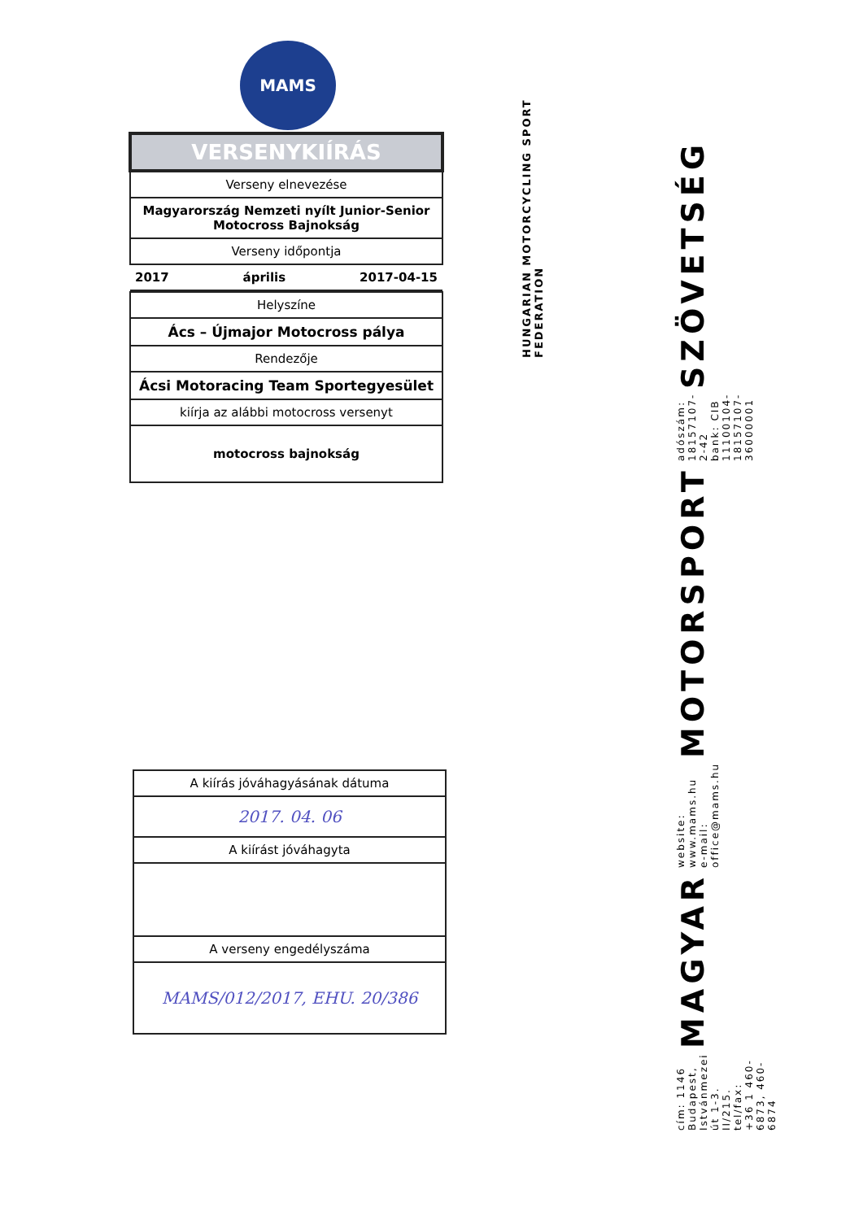MAMS
| VERSENYKIÍRÁS |
| --- |
| Verseny elnevezése |
| Magyarország Nemzeti nyílt Junior-Senior Motocross Bajnokság |
| Verseny időpontja |
| 2017 április 2017-04-15 |
| Helyszíne |
| Ács – Újmajor Motocross pálya |
| Rendezője |
| Ácsi Motoracing Team Sportegyesület |
| kiírja az alábbi motocross versenyt |
| motocross bajnokság |
| A kiírás jóváhagyásának dátuma |
| 2017. 04. 06 |
| A kiírást jóváhagyta |
| A verseny engedélyszáma |
| MAMS/012/2017, EHU. 20/386 |
HUNGARIAN MOTORCYCLING SPORT FEDERATION
cím: 1146 Budapest, Istvánmezei út 1-3. II/215.
tel/fax: +36 1 460-6873, 460-6874
MAGYAR
website: www.mams.hu
e-mail: office@mams.hu
MOTORSPORT
adószám: 18157107-2-42
bank: CIB 11100104-18157107-36000001
SZÖVETSÉG